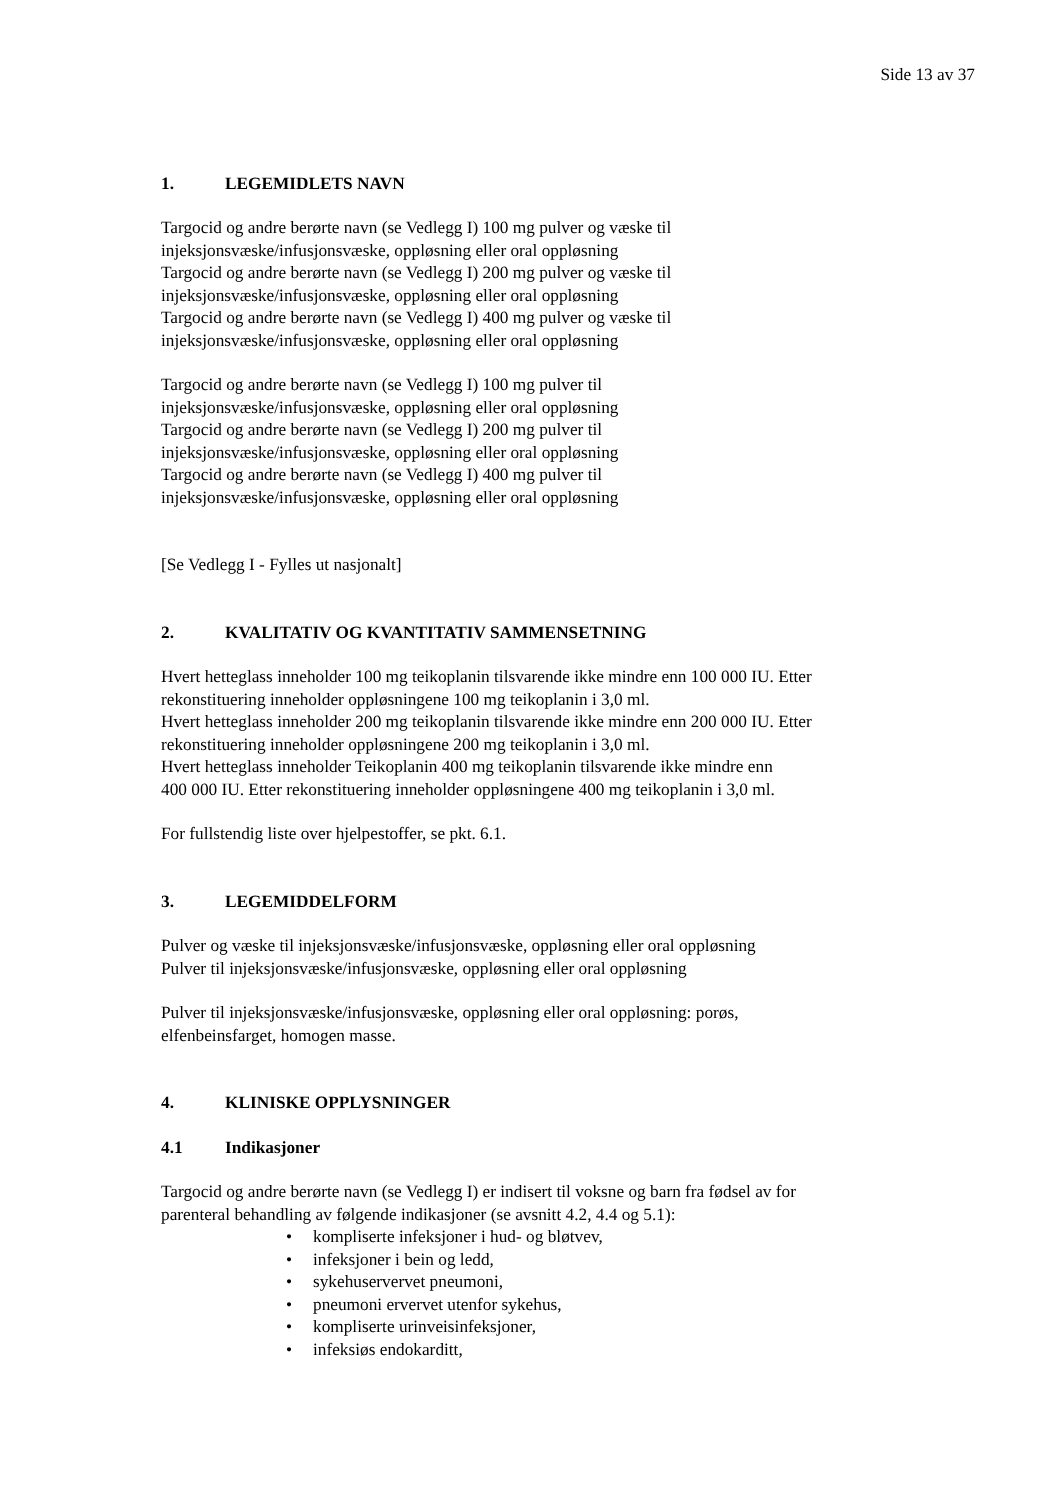Side 13 av 37
1. LEGEMIDLETS NAVN
Targocid og andre berørte navn (se Vedlegg I) 100 mg pulver og væske til
injeksjonsvæske/infusjonsvæske, oppløsning eller oral oppløsning
Targocid og andre berørte navn (se Vedlegg I) 200 mg pulver og væske til
injeksjonsvæske/infusjonsvæske, oppløsning eller oral oppløsning
Targocid og andre berørte navn (se Vedlegg I) 400 mg pulver og væske til
injeksjonsvæske/infusjonsvæske, oppløsning eller oral oppløsning
Targocid og andre berørte navn (se Vedlegg I) 100 mg pulver til
injeksjonsvæske/infusjonsvæske, oppløsning eller oral oppløsning
Targocid og andre berørte navn (se Vedlegg I) 200 mg pulver til
injeksjonsvæske/infusjonsvæske, oppløsning eller oral oppløsning
Targocid og andre berørte navn (se Vedlegg I) 400 mg pulver til
injeksjonsvæske/infusjonsvæske, oppløsning eller oral oppløsning
[Se Vedlegg I - Fylles ut nasjonalt]
2. KVALITATIV OG KVANTITATIV SAMMENSETNING
Hvert hetteglass inneholder 100 mg teikoplanin tilsvarende ikke mindre enn 100 000 IU. Etter
rekonstituering inneholder oppløsningene 100 mg teikoplanin i 3,0 ml.
Hvert hetteglass inneholder 200 mg teikoplanin tilsvarende ikke mindre enn 200 000 IU. Etter
rekonstituering inneholder oppløsningene 200 mg teikoplanin i 3,0 ml.
Hvert hetteglass inneholder Teikoplanin 400 mg teikoplanin tilsvarende ikke mindre enn
400 000 IU. Etter rekonstituering inneholder oppløsningene 400 mg teikoplanin i 3,0 ml.
For fullstendig liste over hjelpestoffer, se pkt. 6.1.
3. LEGEMIDDELFORM
Pulver og væske til injeksjonsvæske/infusjonsvæske, oppløsning eller oral oppløsning
Pulver til injeksjonsvæske/infusjonsvæske, oppløsning eller oral oppløsning
Pulver til injeksjonsvæske/infusjonsvæske, oppløsning eller oral oppløsning: porøs,
elfenbeinsfarget, homogen masse.
4. KLINISKE OPPLYSNINGER
4.1 Indikasjoner
Targocid og andre berørte navn (se Vedlegg I) er indisert til voksne og barn fra fødsel av for
parenteral behandling av følgende indikasjoner (se avsnitt 4.2, 4.4 og 5.1):
• kompliserte infeksjoner i hud- og bløtvev,
• infeksjoner i bein og ledd,
• sykehuservervet pneumoni,
• pneumoni ervervet utenfor sykehus,
• kompliserte urinveisinfeksjoner,
• infeksiøs endokarditt,